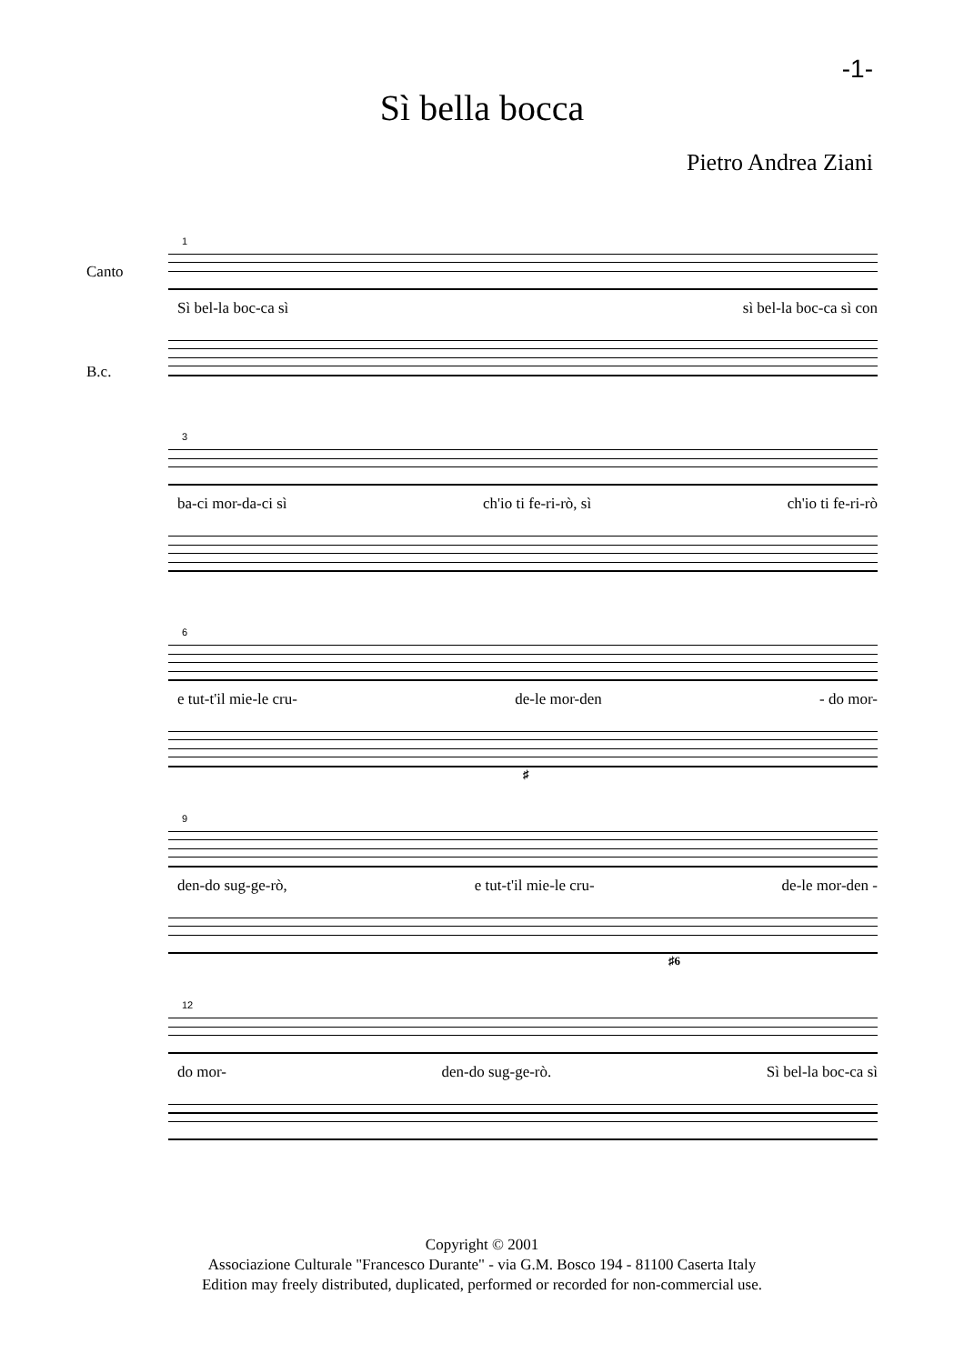-1-
Sì bella bocca
Pietro Andrea Ziani
1
Canto
Sì bel-la boc-ca sì sì bel-la boc-ca sì con
B.c.
3
ba-ci mor-da-ci sì ch'io ti fe-ri-rò, sì ch'io ti fe-ri-rò
6
e tut-t'il mie-le cru- de-le mor-den - do mor-
♯
9
den-do sug-ge-rò, e tut-t'il mie-le cru- de-le mor-den -
♯6
12
do mor- den-do sug-ge-rò. Sì bel-la boc-ca sì
Copyright © 2001
Associazione Culturale "Francesco Durante" - via G.M. Bosco 194 - 81100 Caserta Italy
Edition may freely distributed, duplicated, performed or recorded for non-commercial use.